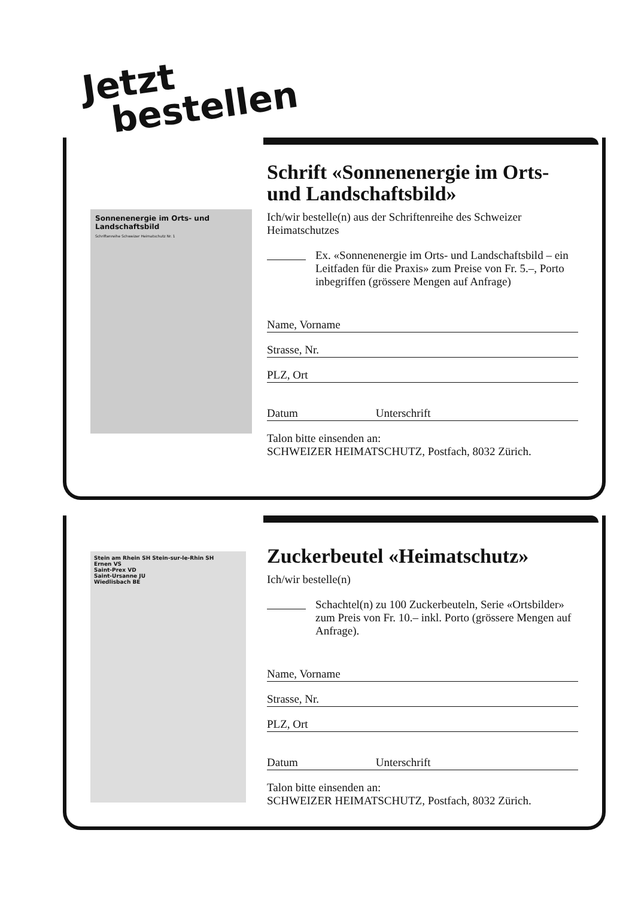Jetzt
bestellen
Sonnenenergie im Orts- und Landschaftsbild
Schriftenreihe Schweizer Heimatschutz Nr. 1
Schrift «Sonnenenergie im Orts- und Landschaftsbild»
Ich/wir bestelle(n) aus der Schriftenreihe des Schweizer Heimatschutzes
Ex. «Sonnenenergie im Orts- und Landschaftsbild – ein Leitfaden für die Praxis» zum Preise von Fr. 5.–, Porto inbegriffen (grössere Mengen auf Anfrage)
Name, Vorname
Strasse, Nr.
PLZ, Ort
Datum Unterschrift
Talon bitte einsenden an:
SCHWEIZER HEIMATSCHUTZ, Postfach, 8032 Zürich.
Stein am Rhein SH Stein-sur-le-Rhin SH
Ernen VS
Saint-Prex VD
Saint-Ursanne JU
Wiedlisbach BE
Zuckerbeutel «Heimatschutz»
Ich/wir bestelle(n)
Schachtel(n) zu 100 Zuckerbeuteln, Serie «Ortsbilder» zum Preis von Fr. 10.– inkl. Porto (grössere Mengen auf Anfrage).
Name, Vorname
Strasse, Nr.
PLZ, Ort
Datum Unterschrift
Talon bitte einsenden an:
SCHWEIZER HEIMATSCHUTZ, Postfach, 8032 Zürich.